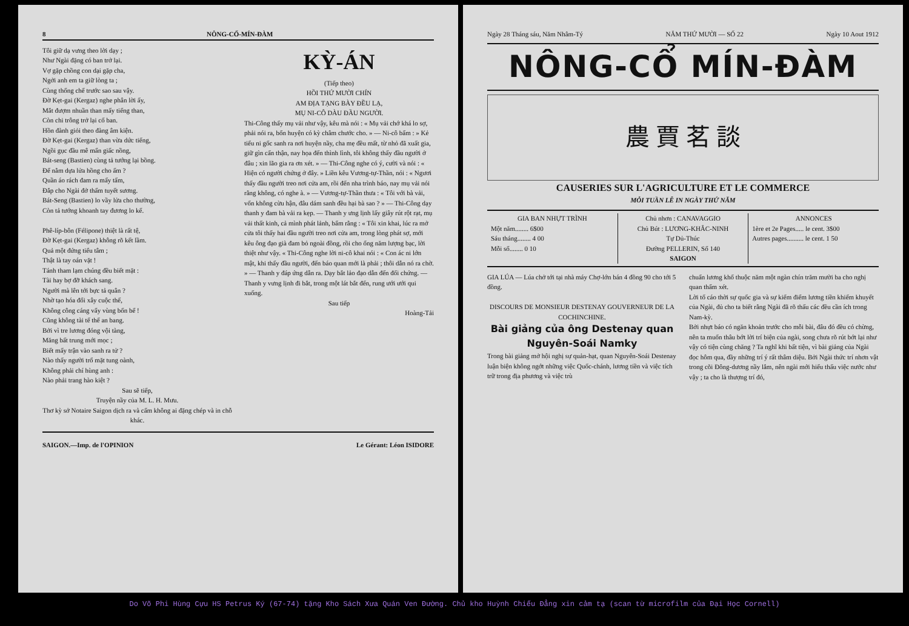8 NÔNG-CỔ-MÍN-ĐÀM
Tôi giữ dạ vưng theo lời dạy ;
Như Ngài đặng có ban trở lại.
Vợ gặp chồng con dại gặp cha,
Ngởi anh em ta giữ lòng ta ;
Cùng thống chế trước sao sau vậy.
Đờ Kẹt-gai (Kergaz) nghe phân lời ấy,
Mắt đượm nhuần than mấy tiếng than,
Còn chi trông trở lại cố ban.
Hồn đành giỏi theo đàng âm kiện.
Đờ Kẹt-gai (Kergaz) than vừa dức tiếng,
Ngồi gục đầu mê mẩn giấc nồng,
Bát-seng (Bastien) cùng tả tướng lại bồng.
Để nằm dựa lửa hồng cho ấm ?
Quần áo rách đam ra mấy tấm,
Đắp cho Ngài đở thấm tuyết sương.
Bát-Seng (Bastien) lo vầy lửa cho thường,
Còn tả tướng khoanh tay đương lo kế.
Phê-líp-bôn (Félipone) thiệt là rất tệ,
Đờ Kẹt-gai (Kergaz) không rõ kết lầm.
Quả một đứng tiểu tâm ;
Thật là tay oán vặt !
Tánh tham lạm chúng đều biết mặt :
Tài hay bợ đỡ khách sang.
Người mà lên tới bực tả quân ?
Nhờ tạo hóa đổi xây cuộc thế,
Không công cáng vẩy vùng bốn bể !
Cũng không tài tế thế an bang.
Bởi vì tre lương đóng vội tàng,
Măng bất trung mới mọc ;
Biết mấy trận vào sanh ra tử ?
Nào thấy người trổ mặt tung oành,
Không phải chí hùng anh :
Nào phải trang hào kiệt ?
Sau sẽ tiếp,
Truyện nầy của M. L. H. Mưu.
Thơ kỳ sở Notaire Saigon dịch ra và cấm không ai đặng chép và in chỗ khác.
KỲ-ÁN
(Tiếp theo)
HỒI THỨ MƯỜI CHÍN
AM ĐỊA TẠNG BÀY ĐỀU LẠ,
MỤ NI-CÔ DÀU ĐẦU NGƯỜI.
Thi-Công thấy mụ vải như vậy, kêu mà nói : « Mụ vải chớ khá lo sợ, phải nói ra, bổn huyện có kỳ châm chước cho. » — Ni-cô bẩm : » Kẻ tiểu ni gốc sanh ra nơi huyện nầy, cha mẹ đều mất, từ nhỏ đã xuất gia, giữ gìn cẩn thận, nay họa đến thình lình, tôi không thấy đầu người ở đâu ; xin lão gia ra ơn xét. » — Thi-Công nghe có ý, cười và nói : « Hiện có người chứng ở đây. » Liền kêu Vương-tự-Thần, nói : « Ngươi thấy đầu người treo nơi cửa am, rồi đến nha trình báo, nay mụ vải nói rằng không, có nghe à. » — Vương-tự-Thần thưa : « Tôi với bà vải, vốn không cừu hận, đâu dám sanh đều hại bà sao ? » — Thi-Công dạy thanh y đam bà vải ra kẹp. — Thanh y ưng lịnh lấy giây rút rột rạt, mụ vải thất kinh, cả mình phát lảnh, bẩm rằng : « Tôi xin khai, lúc ra mở cửa tôi thấy hai đầu người treo nơi cửa am, trong lòng phát sợ, mới kêu ông đạo già đam bỏ ngoài đồng, rồi cho ổng năm lượng bạc, lời thiệt như vậy. « Thi-Công nghe lời ni-cô khai nói : « Con ác ni lớn mật, khi thấy đầu người, đến báo quan mới là phải ; thôi dẫn nó ra chờ. » — Thanh y đáp ứng dẫn ra. Dạy bắt lảo đạo dẫn đến đối chứng. — Thanh y vưng lịnh đi bắt, trong một lát bắt đến, rung ưới ưới qui xuống.
Sau tiếp
Hoàng-Tải
SAIGON.—Imp. de l'OPINION Le Gérant: Léon ISIDORE
Ngày 28 Tháng sáu, Năm Nhâm-Tý NĂM THỨ MƯỜI — SỐ 22 Ngày 10 Aout 1912
NÔNG-CỔ MÍN-ĐÀM
農 賈 茗 談
CAUSERIES SUR L'AGRICULTURE ET LE COMMERCE
MỖI TUẦN LỄ IN NGÀY THỨ NĂM
GIA BAN NHỰT TRÌNH
Một năm........ 6$00
Sáu tháng........ 4 00
Mỗi số........ 0 10
Chủ nhơn : CANAVAGGIO
Chủ Bút : LƯƠNG-KHẮC-NINH
Tự Dủ-Thúc
Đường PELLERIN, Số 140
SAIGON
ANNONCES
1ère et 2e Pages..... le cent. 3$00
Autres pages.......... le cent. 1 50
GIA LÚA — Lúa chở tới tại nhà máy Chợ-lớn bán 4 đồng 90 cho tới 5 đồng.
DISCOURS DE MONSIEUR DESTENAY GOUVERNEUR DE LA COCHINCHINE.
Bài giảng của ông Destenay quan Nguyên-Soái Namky
Trong bài giảng mở hội nghị sự quản-hạt, quan Nguyên-Soái Destenay luận biện không ngớt những việc Quốc-chánh, lương tiền và việc tích trữ trong địa phương và việc trù
chuẩn lương khố thuộc năm một ngàn chín trăm mười ba cho nghị quan thẩm xét.
Lời tố cáo thời sự quốc gia và sự kiểm điểm lương tiền khiếm khuyết của Ngài, đủ cho ta biết rằng Ngài đã rõ thấu các đều cần ích trong Nam-kỳ.
Bởi nhựt báo có ngăn khoản trước cho mỗi bài, đâu đó đều có chừng, nên ta muốn thâu bớt lời trí biện của ngài, song chưa rõ rút bớt lại như vậy có tiện cùng chăng ? Ta nghĩ khi bất tiện, vì bài giảng của Ngài đọc hôm qua, đầy những trí ý rất thâm diệu. Bởi Ngài thức trí nhơn vật trong cõi Đông-dương nầy lắm, nên ngài mới hiểu thấu việc nước như vậy ; ta cho là thượng trí đó,
Do Võ Phi Hùng Cựu HS Petrus Ký (67-74) tặng Kho Sách Xưa Quán Ven Đường. Chủ kho Huỳnh Chiếu Đẳng xin cảm tạ (scan từ microfilm của Đại Học Cornell)